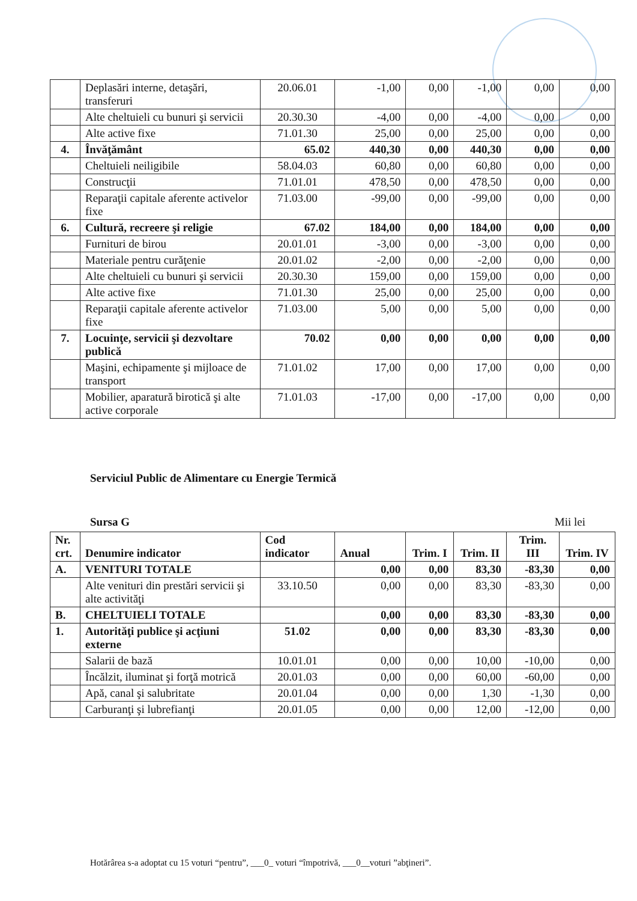| | Deplasări interne, detaşări, transferuri | 20.06.01 | -1,00 | 0,00 | -1,00 | 0,00 | 0,00 |
| | Alte cheltuieli cu bunuri şi servicii | 20.30.30 | -4,00 | 0,00 | -4,00 | 0,00 | 0,00 |
| | Alte active fixe | 71.01.30 | 25,00 | 0,00 | 25,00 | 0,00 | 0,00 |
| 4. | Învăţământ | 65.02 | 440,30 | 0,00 | 440,30 | 0,00 | 0,00 |
| | Cheltuieli neiligibile | 58.04.03 | 60,80 | 0,00 | 60,80 | 0,00 | 0,00 |
| | Construcţii | 71.01.01 | 478,50 | 0,00 | 478,50 | 0,00 | 0,00 |
| | Reparaţii capitale aferente activelor fixe | 71.03.00 | -99,00 | 0,00 | -99,00 | 0,00 | 0,00 |
| 6. | Cultură, recreere şi religie | 67.02 | 184,00 | 0,00 | 184,00 | 0,00 | 0,00 |
| | Furnituri de birou | 20.01.01 | -3,00 | 0,00 | -3,00 | 0,00 | 0,00 |
| | Materiale pentru curăţenie | 20.01.02 | -2,00 | 0,00 | -2,00 | 0,00 | 0,00 |
| | Alte cheltuieli cu bunuri şi servicii | 20.30.30 | 159,00 | 0,00 | 159,00 | 0,00 | 0,00 |
| | Alte active fixe | 71.01.30 | 25,00 | 0,00 | 25,00 | 0,00 | 0,00 |
| | Reparaţii capitale aferente activelor fixe | 71.03.00 | 5,00 | 0,00 | 5,00 | 0,00 | 0,00 |
| 7. | Locuinţe, servicii şi dezvoltare publică | 70.02 | 0,00 | 0,00 | 0,00 | 0,00 | 0,00 |
| | Maşini, echipamente şi mijloace de transport | 71.01.02 | 17,00 | 0,00 | 17,00 | 0,00 | 0,00 |
| | Mobilier, aparatură birotică şi alte active corporale | 71.01.03 | -17,00 | 0,00 | -17,00 | 0,00 | 0,00 |
Serviciul Public de Alimentare cu Energie Termică
Sursa G Mii lei
| Nr. crt. | Denumire indicator | Cod indicator | Anual | Trim. I | Trim. II | Trim. III | Trim. IV |
| --- | --- | --- | --- | --- | --- | --- | --- |
| A. | VENITURI TOTALE | | 0,00 | 0,00 | 83,30 | -83,30 | 0,00 |
| | Alte venituri din prestări servicii şi alte activităţi | 33.10.50 | 0,00 | 0,00 | 83,30 | -83,30 | 0,00 |
| B. | CHELTUIELI TOTALE | | 0,00 | 0,00 | 83,30 | -83,30 | 0,00 |
| 1. | Autorităţi publice şi acţiuni externe | 51.02 | 0,00 | 0,00 | 83,30 | -83,30 | 0,00 |
| | Salarii de bază | 10.01.01 | 0,00 | 0,00 | 10,00 | -10,00 | 0,00 |
| | Încălzit, iluminat şi forţă motrică | 20.01.03 | 0,00 | 0,00 | 60,00 | -60,00 | 0,00 |
| | Apă, canal şi salubritate | 20.01.04 | 0,00 | 0,00 | 1,30 | -1,30 | 0,00 |
| | Carburanţi şi lubrefianţi | 20.01.05 | 0,00 | 0,00 | 12,00 | -12,00 | 0,00 |
Hotărârea s-a adoptat cu 15 voturi “pentru”, ___0_ voturi “împotrivă, ___0__voturi ”abţineri”.